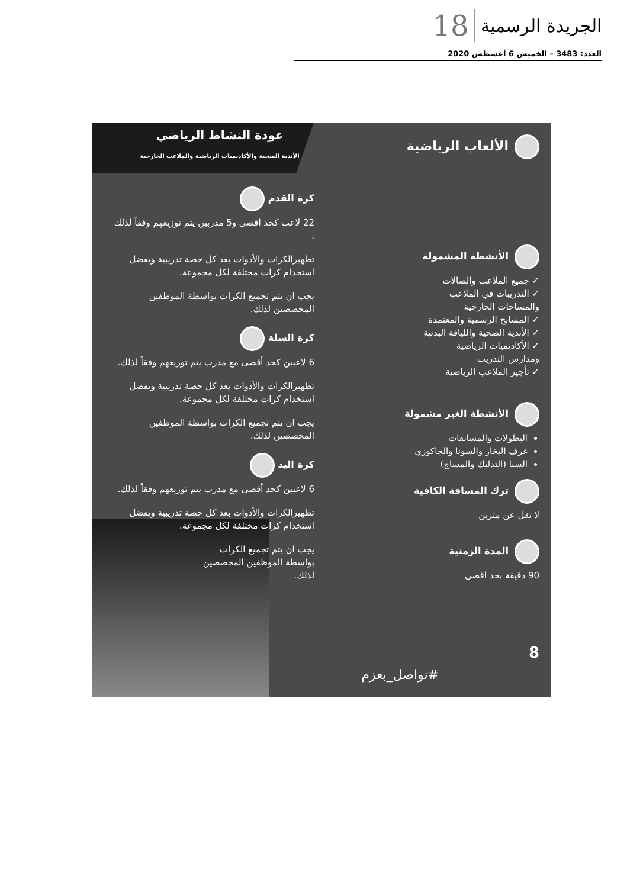الجريدة الرسمية 18
العدد: 3483 – الخميس 6 أغسطس 2020
الألعاب الرياضية
الأنشطة المشمولة
✓ جميع الملاعب والصالات
✓ التدريبات في الملاعب
والمساحات الخارجية
✓ المسابح الرسمية والمعتمدة
✓ الأندية الصحية واللياقة البدنية
✓ الأكاديميات الرياضية
ومدارس التدريب
✓ تأجير الملاعب الرياضية
الأنشطة الغير مشمولة
البطولات والمسابقات
غرف البخار والسونا والجاكوزي
السبا (التدليك والمساج)
ترك المسافة الكافية
لا تقل عن مترين
المدة الزمنية
90 دقيقة بحد اقصى
عودة النشاط الرياضي
الأندية الصحية والأكاديميات الرياضية والملاعب الخارجية
كرة القدم
22 لاعب كحد اقصى و5 مدربين يتم توزيعهم وفقاً لذلك .
تطهيرالكرات والأدوات بعد كل حصة تدريبية ويفضل استخدام كرات مختلفة لكل مجموعة.
يجب ان يتم تجميع الكرات بواسطة الموظفين المخصصين لذلك.
كرة السلة
6 لاعبين كحد أقصى مع مدرب يتم توزيعهم وفقاً لذلك.
تطهيرالكرات والأدوات بعد كل حصة تدريبية ويفضل استخدام كرات مختلفة لكل مجموعة.
يجب ان يتم تجميع الكرات بواسطة الموظفين المخصصين لذلك.
كرة اليد
6 لاعبين كحد أقصى مع مدرب يتم توزيعهم وفقاً لذلك.
تطهيرالكرات والأدوات بعد كل حصة تدريبية ويفضل استخدام كرات مختلفة لكل مجموعة.
يجب ان يتم تجميع الكرات
بواسطة الموظفين المخصصين
لذلك.
8
#نواصل_بعزم